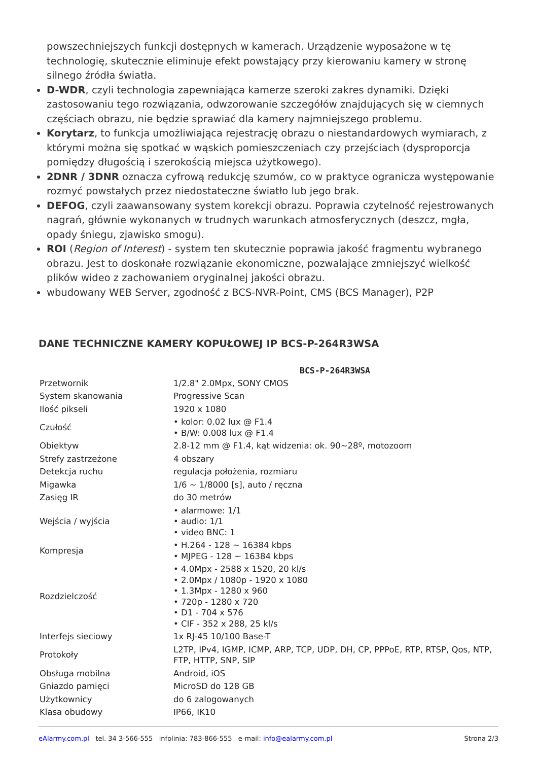powszechniejszych funkcji dostępnych w kamerach. Urządzenie wyposażone w tę technologię, skutecznie eliminuje efekt powstający przy kierowaniu kamery w stronę silnego źródła światła.
D-WDR, czyli technologia zapewniająca kamerze szeroki zakres dynamiki. Dzięki zastosowaniu tego rozwiązania, odwzorowanie szczegółów znajdujących się w ciemnych częściach obrazu, nie będzie sprawiać dla kamery najmniejszego problemu.
Korytarz, to funkcja umożliwiająca rejestrację obrazu o niestandardowych wymiarach, z którymi można się spotkać w wąskich pomieszczeniach czy przejściach (dysproporcja pomiędzy długością i szerokością miejsca użytkowego).
2DNR / 3DNR oznacza cyfrową redukcję szumów, co w praktyce ogranicza występowanie rozmyć powstałych przez niedostateczne światło lub jego brak.
DEFOG, czyli zaawansowany system korekcji obrazu. Poprawia czytelność rejestrowanych nagrań, głównie wykonanych w trudnych warunkach atmosferycznych (deszcz, mgła, opady śniegu, zjawisko smogu).
ROI (Region of Interest) - system ten skutecznie poprawia jakość fragmentu wybranego obrazu. Jest to doskonałe rozwiązanie ekonomiczne, pozwalające zmniejszyć wielkość plików wideo z zachowaniem oryginalnej jakości obrazu.
wbudowany WEB Server, zgodność z BCS-NVR-Point, CMS (BCS Manager), P2P
DANE TECHNICZNE KAMERY KOPUŁOWEJ IP BCS-P-264R3WSA
| BCS-P-264R3WSA | |
| --- | --- |
| Przetwornik | 1/2.8" 2.0Mpx, SONY CMOS |
| System skanowania | Progressive Scan |
| Ilość pikseli | 1920 x 1080 |
| Czułość | • kolor: 0.02 lux @ F1.4 • B/W: 0.008 lux @ F1.4 |
| Obiektyw | 2.8-12 mm @ F1.4, kąt widzenia: ok. 90~28º, motozoom |
| Strefy zastrzeżone | 4 obszary |
| Detekcja ruchu | regulacja położenia, rozmiaru |
| Migawka | 1/6 ~ 1/8000 [s], auto / ręczna |
| Zasięg IR | do 30 metrów |
| Wejścia / wyjścia | • alarmowe: 1/1 • audio: 1/1 • video BNC: 1 |
| Kompresja | • H.264 - 128 ~ 16384 kbps • MJPEG - 128 ~ 16384 kbps |
| Rozdzielczość | • 4.0Mpx - 2588 x 1520, 20 kl/s • 2.0Mpx / 1080p - 1920 x 1080 • 1.3Mpx - 1280 x 960 • 720p - 1280 x 720 • D1 - 704 x 576 • CIF - 352 x 288, 25 kl/s |
| Interfejs sieciowy | 1x RJ-45 10/100 Base-T |
| Protokoły | L2TP, IPv4, IGMP, ICMP, ARP, TCP, UDP, DH, CP, PPPoE, RTP, RTSP, Qos, NTP, FTP, HTTP, SNP, SIP |
| Obsługa mobilna | Android, iOS |
| Gniazdo pamięci | MicroSD do 128 GB |
| Użytkownicy | do 6 zalogowanych |
| Klasa obudowy | IP66, IK10 |
eAlarmy.com.pl tel. 34 3-566-555 infolinia: 783-866-555 e-mail: info@ealarmy.com.pl Strona 2/3